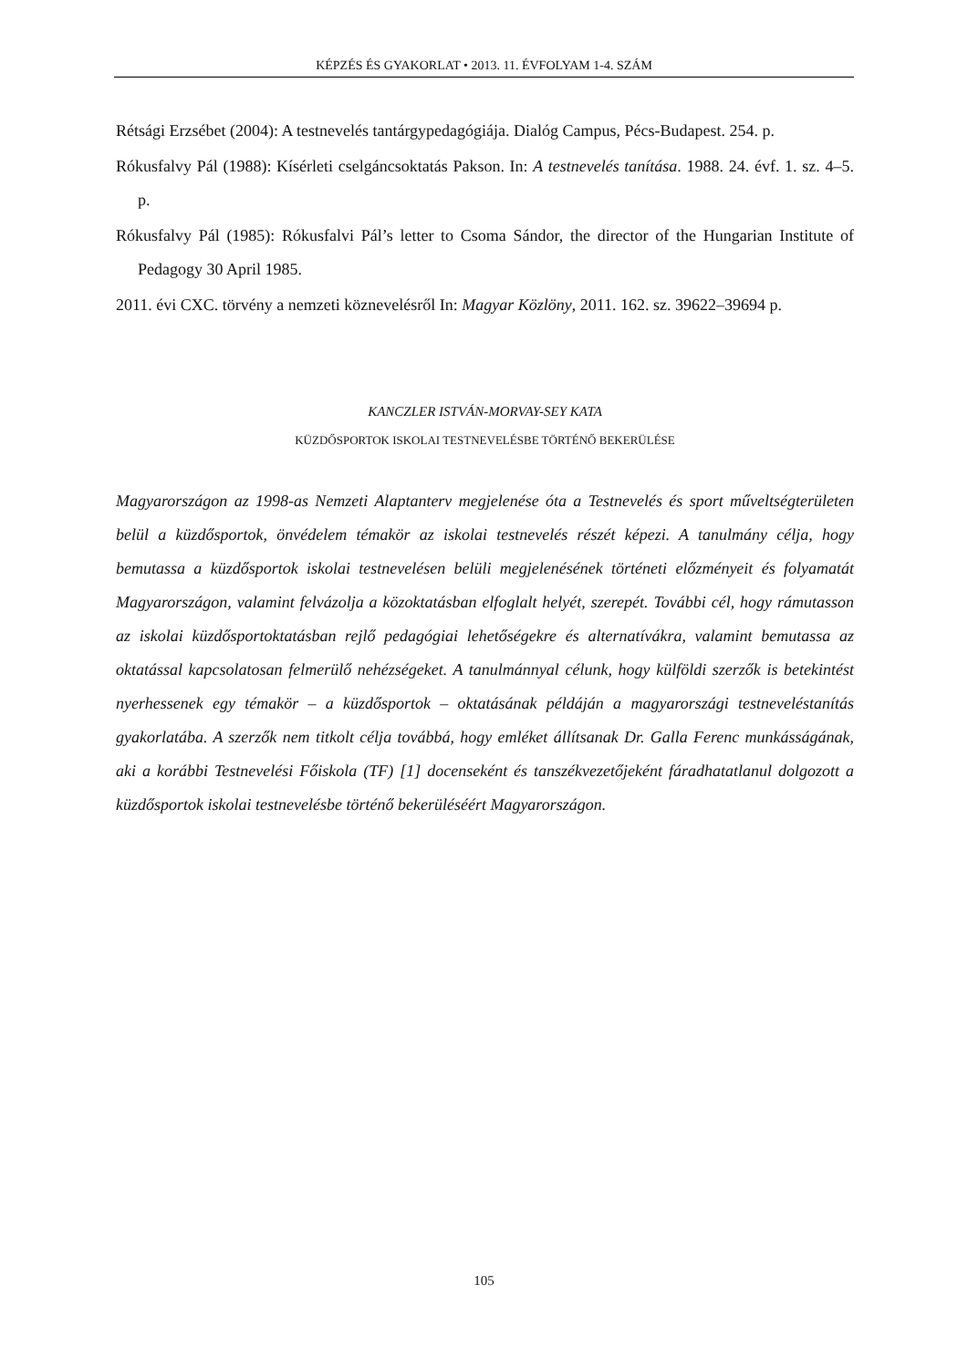KÉPZÉS ÉS GYAKORLAT • 2013. 11. ÉVFOLYAM 1-4. SZÁM
Rétsági Erzsébet (2004): A testnevelés tantárgypedagógiája. Dialóg Campus, Pécs-Budapest. 254. p.
Rókusfalvy Pál (1988): Kísérleti cselgáncsoktatás Pakson. In: A testnevelés tanítása. 1988. 24. évf. 1. sz. 4–5. p.
Rókusfalvy Pál (1985): Rókusfalvi Pál’s letter to Csoma Sándor, the director of the Hungarian Institute of Pedagogy 30 April 1985.
2011. évi CXC. törvény a nemzeti köznevelésről In: Magyar Közlöny, 2011. 162. sz. 39622–39694 p.
KANCZLER ISTVÁN-MORVAY-SEY KATA
KÜZDŐSPORTOK ISKOLAI TESTNEVELÉSBE TÖRTÉNŐ BEKERÜLÉSE
Magyarországon az 1998-as Nemzeti Alaptanterv megjelenése óta a Testnevelés és sport műveltségterületen belül a küzdősportok, önvédelem témakör az iskolai testnevelés részét képezi. A tanulmány célja, hogy bemutassa a küzdősportok iskolai testnevelésen belüli megjelenésének történeti előzményeit és folyamatát Magyarországon, valamint felvázolja a közoktatásban elfoglalt helyét, szerepét. További cél, hogy rámutasson az iskolai küzdősportoktatásban rejlő pedagógiai lehetőségekre és alternatívákra, valamint bemutassa az oktatással kapcsolatosan felmerülő nehézségeket. A tanulmánnyal célunk, hogy külföldi szerzők is betekintést nyerhessenek egy témakör – a küzdősportok – oktatásának példáján a magyarországi testneveléstanítás gyakorlatába. A szerzők nem titkolt célja továbbá, hogy emléket állítsanak Dr. Galla Ferenc munkásságának, aki a korábbi Testnevelési Főiskola (TF) [1] docenseként és tanszékvezetőjeként fáradhatatlanul dolgozott a küzdősportok iskolai testnevelésbe történő bekerüléséért Magyarországon.
105